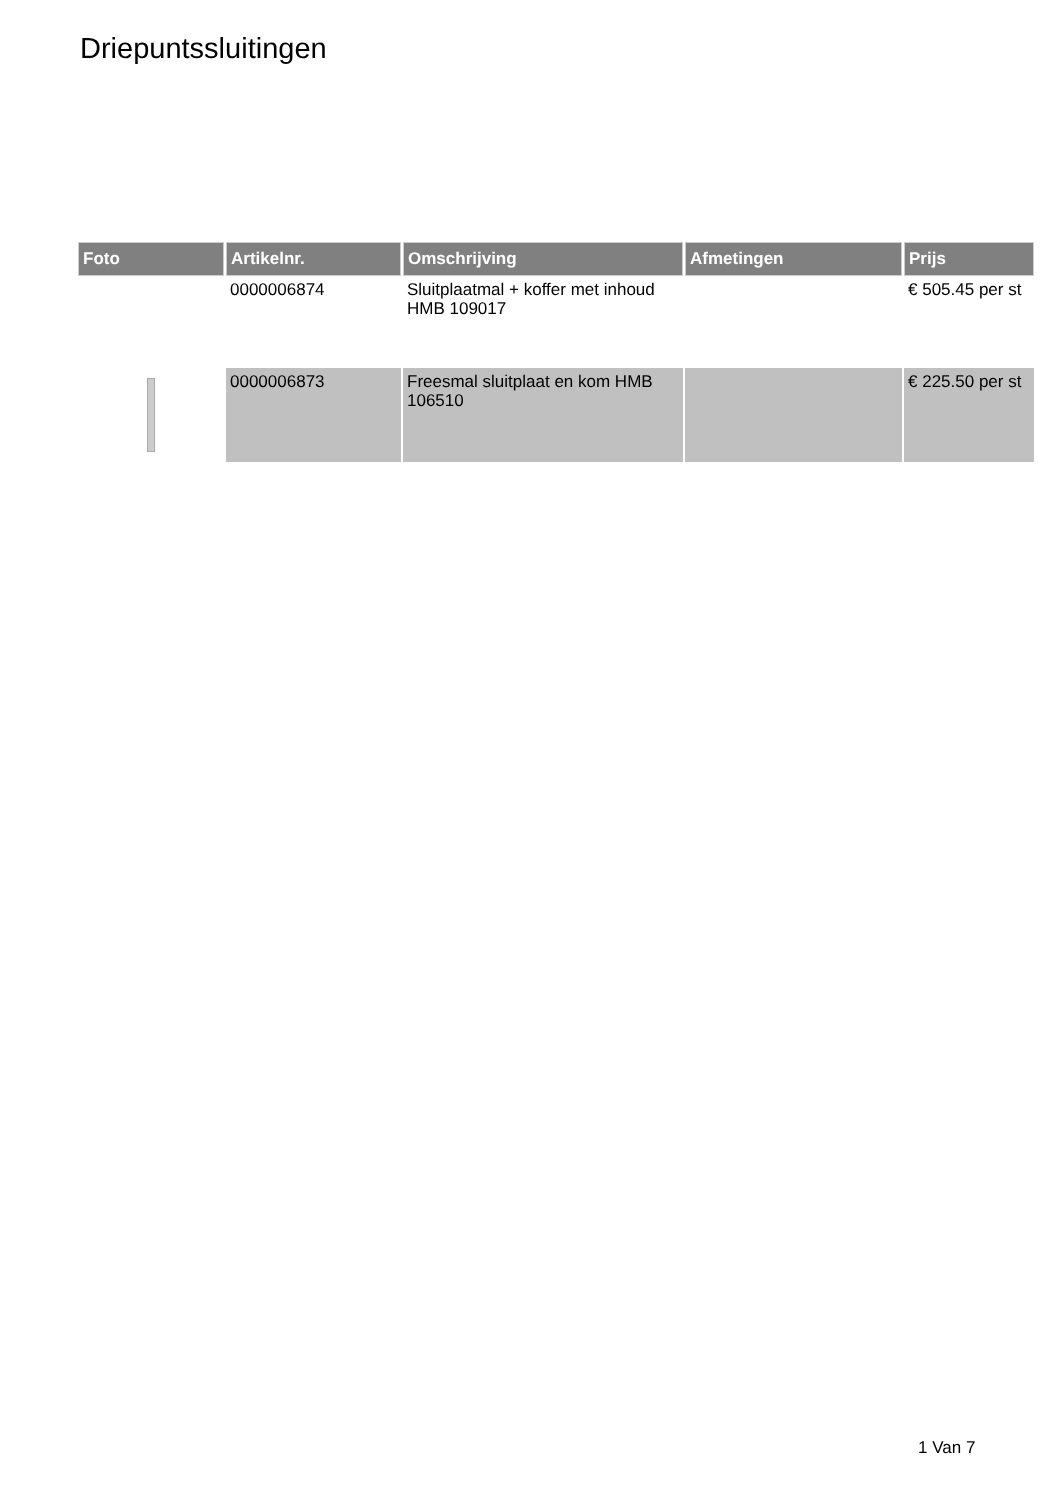Driepuntssluitingen
| Foto | Artikelnr. | Omschrijving | Afmetingen | Prijs |
| --- | --- | --- | --- | --- |
| | 0000006874 | Sluitplaatmal + koffer met inhoud HMB 109017 | | € 505.45 per st |
| | 0000006873 | Freesmal sluitplaat en kom HMB 106510 | | € 225.50 per st |
1 Van 7